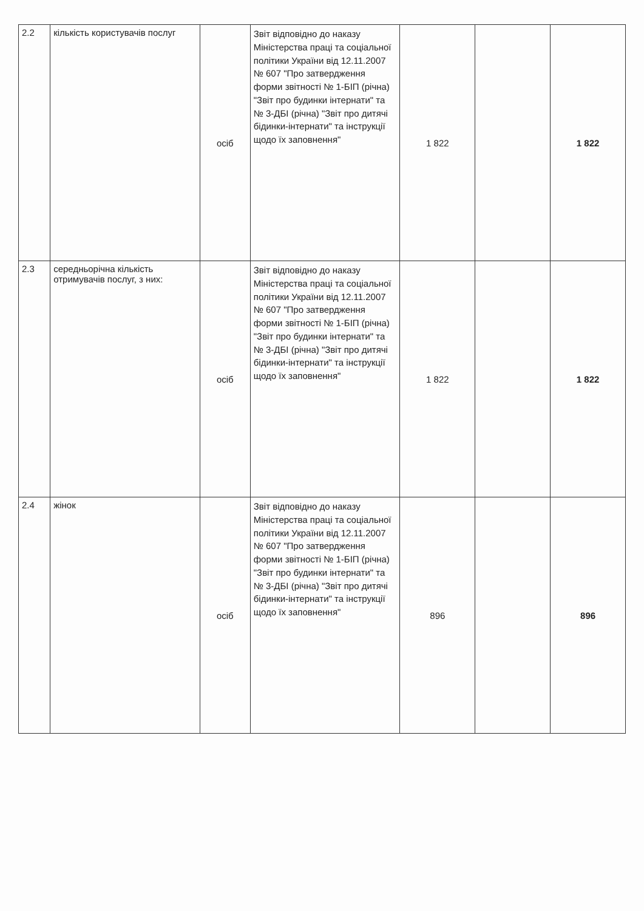| 2.2 | кількість користувачів послуг | осіб | Звіт відповідно до наказу Міністерства праці та соціальної політики України від 12.11.2007 № 607 "Про затвердження форми звітності № 1-БІП (річна) "Звіт про будинки інтернати" та № 3-ДБІ (річна) "Звіт про дитячі бідинки-інтернати" та інструкції щодо їх заповнення" | 1 822 | | 1 822 |
| 2.3 | середньорічна кількість отримувачів послуг, з них: | осіб | Звіт відповідно до наказу Міністерства праці та соціальної політики України від 12.11.2007 № 607 "Про затвердження форми звітності № 1-БІП (річна) "Звіт про будинки інтернати" та № 3-ДБІ (річна) "Звіт про дитячі бідинки-інтернати" та інструкції щодо їх заповнення" | 1 822 | | 1 822 |
| 2.4 | жінок | осіб | Звіт відповідно до наказу Міністерства праці та соціальної політики України від 12.11.2007 № 607 "Про затвердження форми звітності № 1-БІП (річна) "Звіт про будинки інтернати" та № 3-ДБІ (річна) "Звіт про дитячі бідинки-інтернати" та інструкції щодо їх заповнення" | 896 | | 896 |